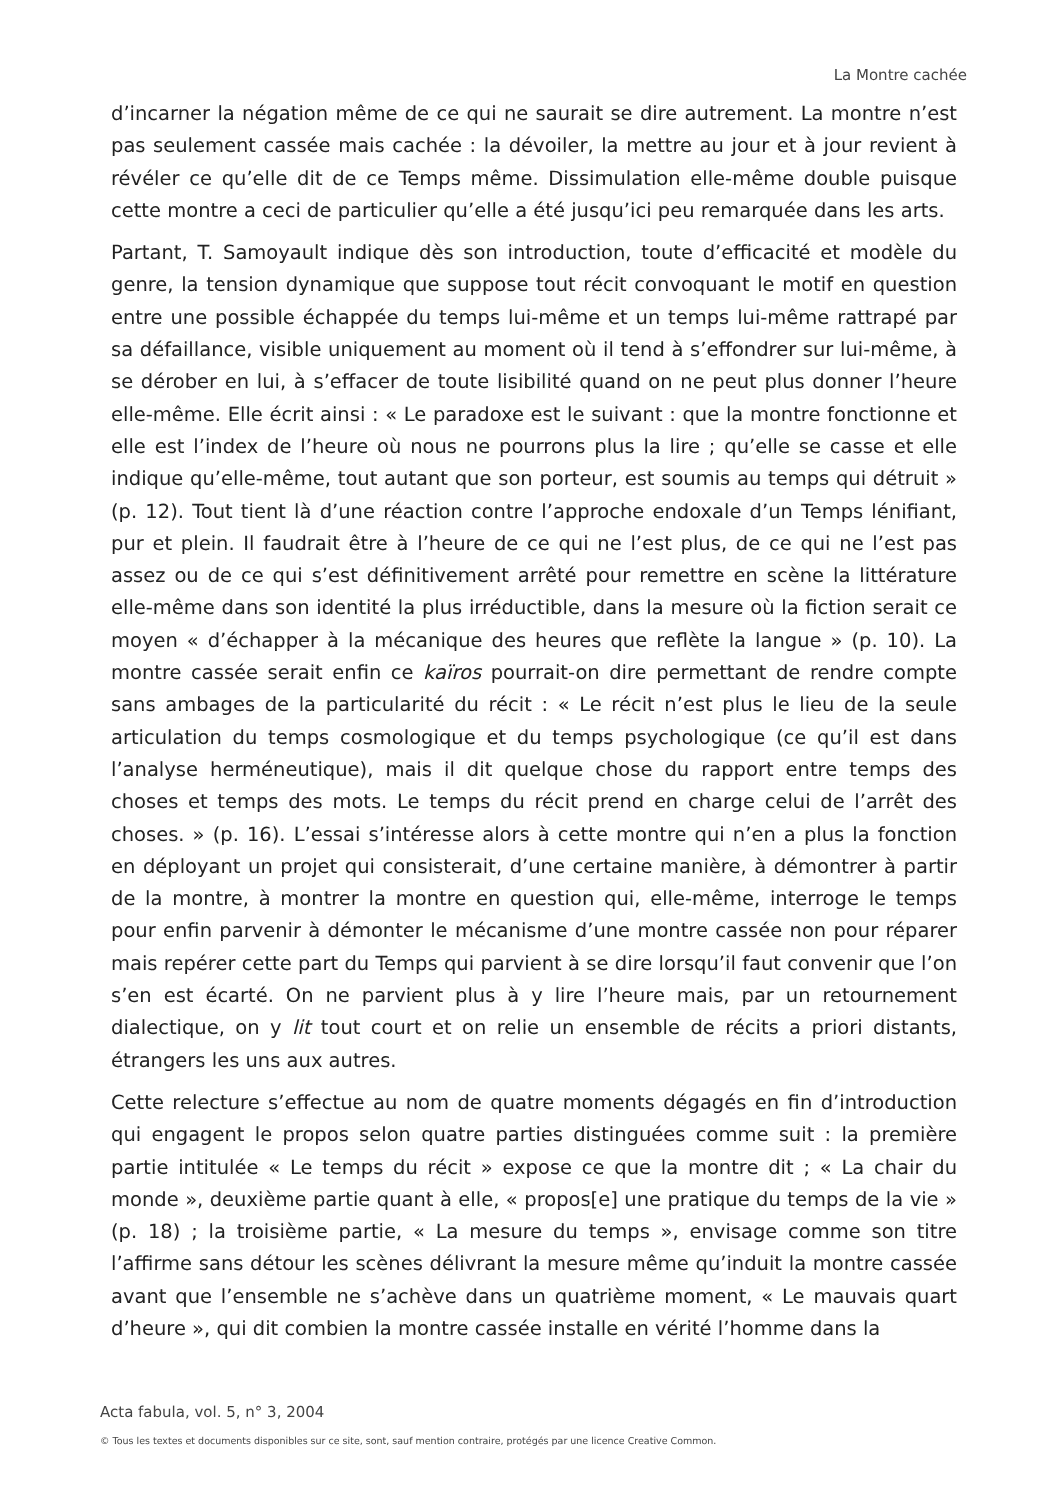La Montre cachée
d’incarner la négation même de ce qui ne saurait se dire autrement. La montre n’est pas seulement cassée mais cachée : la dévoiler, la mettre au jour et à jour revient à révéler ce qu’elle dit de ce Temps même. Dissimulation elle-même double puisque cette montre a ceci de particulier qu’elle a été jusqu’ici peu remarquée dans les arts.
Partant, T. Samoyault indique dès son introduction, toute d’efficacité et modèle du genre, la tension dynamique que suppose tout récit convoquant le motif en question entre une possible échappée du temps lui-même et un temps lui-même rattrapé par sa défaillance, visible uniquement au moment où il tend à s’effondrer sur lui-même, à se dérober en lui, à s’effacer de toute lisibilité quand on ne peut plus donner l’heure elle-même. Elle écrit ainsi : « Le paradoxe est le suivant : que la montre fonctionne et elle est l’index de l’heure où nous ne pourrons plus la lire ; qu’elle se casse et elle indique qu’elle-même, tout autant que son porteur, est soumis au temps qui détruit » (p. 12). Tout tient là d’une réaction contre l’approche endoxale d’un Temps lénifiant, pur et plein. Il faudrait être à l’heure de ce qui ne l’est plus, de ce qui ne l’est pas assez ou de ce qui s’est définitivement arrêté pour remettre en scène la littérature elle-même dans son identité la plus irréductible, dans la mesure où la fiction serait ce moyen « d’échapper à la mécanique des heures que reflète la langue » (p. 10). La montre cassée serait enfin ce kaïros pourrait-on dire permettant de rendre compte sans ambages de la particularité du récit : « Le récit n’est plus le lieu de la seule articulation du temps cosmologique et du temps psychologique (ce qu’il est dans l’analyse herméneutique), mais il dit quelque chose du rapport entre temps des choses et temps des mots. Le temps du récit prend en charge celui de l’arrêt des choses. » (p. 16). L’essai s’intéresse alors à cette montre qui n’en a plus la fonction en déployant un projet qui consisterait, d’une certaine manière, à démontrer à partir de la montre, à montrer la montre en question qui, elle-même, interroge le temps pour enfin parvenir à démonter le mécanisme d’une montre cassée non pour réparer mais repérer cette part du Temps qui parvient à se dire lorsqu’il faut convenir que l’on s’en est écarté. On ne parvient plus à y lire l’heure mais, par un retournement dialectique, on y lit tout court et on relie un ensemble de récits a priori distants, étrangers les uns aux autres.
Cette relecture s’effectue au nom de quatre moments dégagés en fin d’introduction qui engagent le propos selon quatre parties distinguées comme suit : la première partie intitulée « Le temps du récit » expose ce que la montre dit ; « La chair du monde », deuxième partie quant à elle, « propos[e] une pratique du temps de la vie » (p. 18) ; la troisième partie, « La mesure du temps », envisage comme son titre l’affirme sans détour les scènes délivrant la mesure même qu’induit la montre cassée avant que l’ensemble ne s’achève dans un quatrième moment, « Le mauvais quart d’heure », qui dit combien la montre cassée installe en vérité l’homme dans la
Acta fabula, vol. 5, n° 3, 2004
© Tous les textes et documents disponibles sur ce site, sont, sauf mention contraire, protégés par une licence Creative Common.